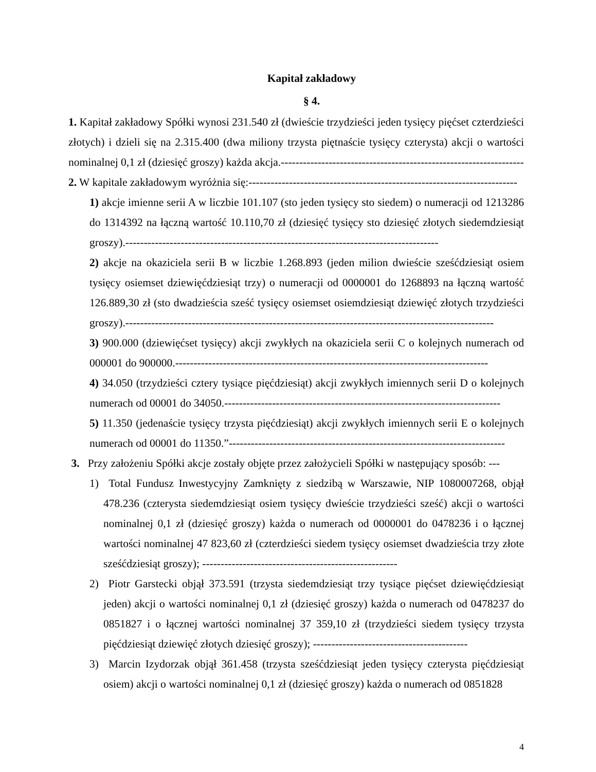Kapitał zakładowy
§ 4.
1. Kapitał zakładowy Spółki wynosi 231.540 zł (dwieście trzydzieści jeden tysięcy pięćset czterdzieści złotych) i dzieli się na 2.315.400 (dwa miliony trzysta piętnaście tysięcy czterysta) akcji o wartości nominalnej 0,1 zł (dziesięć groszy) każda akcja.------------------------------------------------------------------
2. W kapitale zakładowym wyróżnia się:-------------------------------------------------------------------------
1) akcje imienne serii A w liczbie 101.107 (sto jeden tysięcy sto siedem) o numeracji od 1213286 do 1314392 na łączną wartość 10.110,70 zł (dziesięć tysięcy sto dziesięć złotych siedemdziesiąt groszy).-------------------------------------------------------------------------------------
2) akcje na okaziciela serii B w liczbie 1.268.893 (jeden milion dwieście sześćdziesiąt osiem tysięcy osiemset dziewięćdziesiąt trzy) o numeracji od 0000001 do 1268893 na łączną wartość 126.889,30 zł (sto dwadzieścia sześć tysięcy osiemset osiemdziesiąt dziewięć złotych trzydzieści groszy).----------------------------------------------------------------------------------------------------
3) 900.000 (dziewięćset tysięcy) akcji zwykłych na okaziciela serii C o kolejnych numerach od 000001 do 900000.-------------------------------------------------------------------------------------
4) 34.050 (trzydzieści cztery tysiące pięćdziesiąt) akcji zwykłych imiennych serii D o kolejnych numerach od 00001 do 34050.---------------------------------------------------------------------------
5) 11.350 (jedenaście tysięcy trzysta pięćdziesiąt) akcji zwykłych imiennych serii E o kolejnych numerach od 00001 do 11350.”---------------------------------------------------------------------------
3. Przy założeniu Spółki akcje zostały objęte przez założycieli Spółki w następujący sposób: ---
1) Total Fundusz Inwestycyjny Zamknięty z siedzibą w Warszawie, NIP 1080007268, objął 478.236 (czterysta siedemdziesiąt osiem tysięcy dwieście trzydzieści sześć) akcji o wartości nominalnej 0,1 zł (dziesięć groszy) każda o numerach od 0000001 do 0478236 i o łącznej wartości nominalnej 47 823,60 zł (czterdzieści siedem tysięcy osiemset dwadzieścia trzy złote sześćdziesiąt groszy); -----------------------------------------------------
2) Piotr Garstecki objął 373.591 (trzysta siedemdziesiąt trzy tysiące pięćset dziewięćdziesiąt jeden) akcji o wartości nominalnej 0,1 zł (dziesięć groszy) każda o numerach od 0478237 do 0851827 i o łącznej wartości nominalnej 37 359,10 zł (trzydzieści siedem tysięcy trzysta pięćdziesiąt dziewięć złotych dziesięć groszy); ------------------------------------------
3) Marcin Izydorzak objął 361.458 (trzysta sześćdziesiąt jeden tysięcy czterysta pięćdziesiąt osiem) akcji o wartości nominalnej 0,1 zł (dziesięć groszy) każda o numerach od 0851828
4